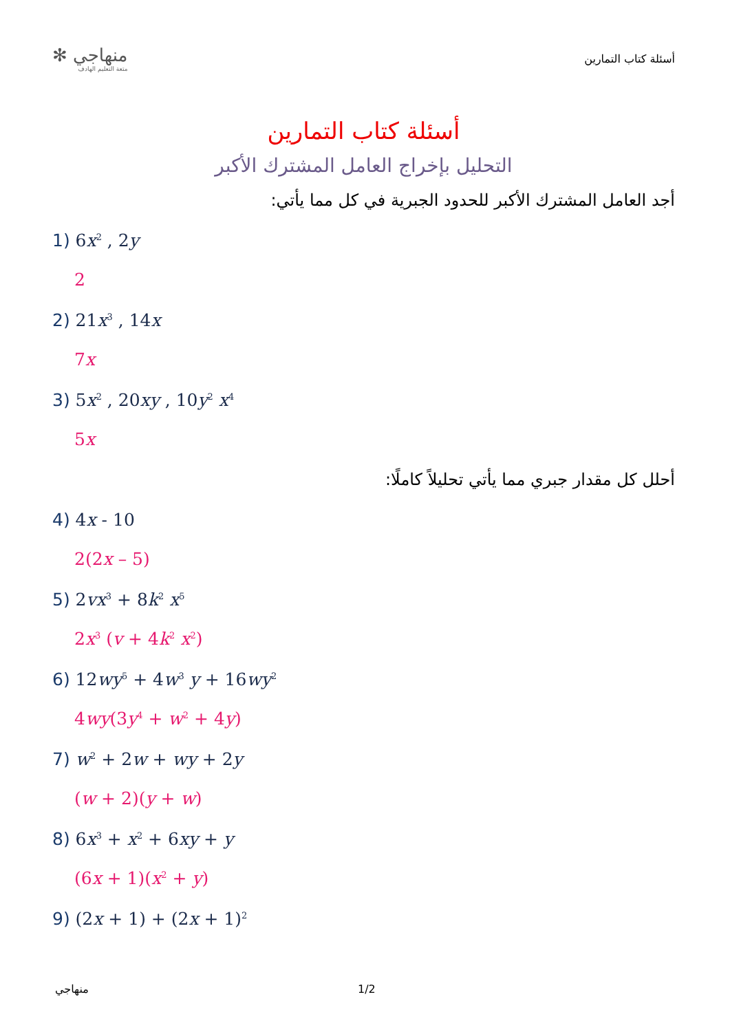✻ منهاجي
متعة التعليم الهادف
أسئلة كتاب التمارين
أسئلة كتاب التمارين
التحليل بإخراج العامل المشترك الأكبر
أجد العامل المشترك الأكبر للحدود الجبرية في كل مما يأتي:
1) 6x<sup>2</sup> , 2y
2
2) 21x<sup>3</sup> , 14x
7x
3) 5x<sup>2</sup> , 20xy , 10y<sup>2</sup> x<sup>4</sup>
5x
أحلل كل مقدار جبري مما يأتي تحليلاً كاملًا:
4) 4x - 10
2(2x – 5)
5) 2vx<sup>3</sup> + 8k<sup>2</sup> x<sup>5</sup>
2x<sup>3</sup> (v + 4k<sup>2</sup> x<sup>2</sup>)
6) 12wy<sup>5</sup> + 4w<sup>3</sup> y + 16wy<sup>2</sup>
4wy(3y<sup>4</sup> + w<sup>2</sup> + 4y)
7) w<sup>2</sup> + 2w + wy + 2y
(w + 2)(y + w)
8) 6x<sup>3</sup> + x<sup>2</sup> + 6xy + y
(6x + 1)(x<sup>2</sup> + y)
9) (2x + 1) + (2x + 1)<sup>2</sup>
منهاجي 1/2